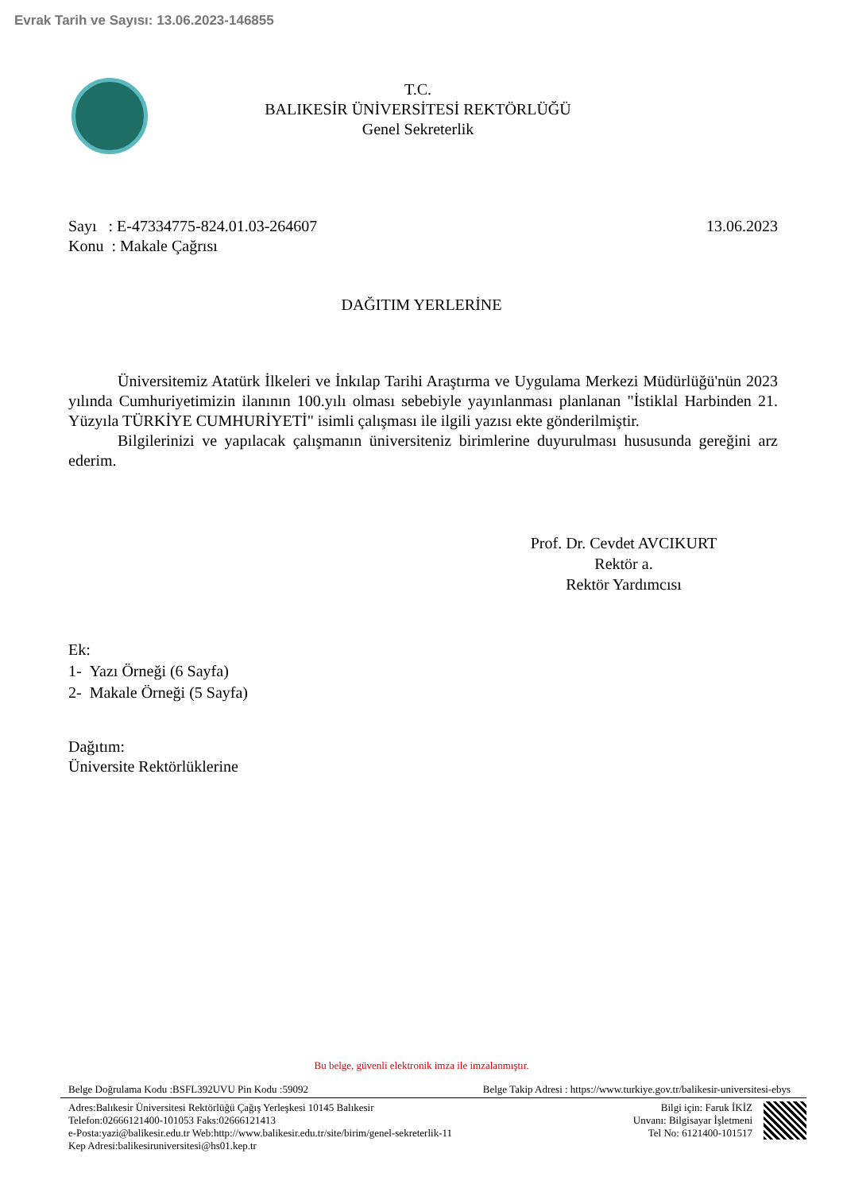Evrak Tarih ve Sayısı: 13.06.2023-146855
T.C.
BALIKESİR ÜNİVERSİTESİ REKTÖRLÜĞÜ
Genel Sekreterlik
Sayı : E-47334775-824.01.03-264607
Konu : Makale Çağrısı
13.06.2023
DAĞITIM YERLERİNE
Üniversitemiz Atatürk İlkeleri ve İnkılap Tarihi Araştırma ve Uygulama Merkezi Müdürlüğü'nün 2023 yılında Cumhuriyetimizin ilanının 100.yılı olması sebebiyle yayınlanması planlanan "İstiklal Harbinden 21. Yüzyıla TÜRKİYE CUMHURİYETİ" isimli çalışması ile ilgili yazısı ekte gönderilmiştir.
Bilgilerinizi ve yapılacak çalışmanın üniversiteniz birimlerine duyurulması hususunda gereğini arz ederim.
Prof. Dr. Cevdet AVCIKURT
Rektör a.
Rektör Yardımcısı
Ek:
1- Yazı Örneği (6 Sayfa)
2- Makale Örneği (5 Sayfa)
Dağıtım:
Üniversite Rektörlüklerine
Bu belge, güvenli elektronik imza ile imzalanmıştır.
Belge Doğrulama Kodu :BSFL392UVU Pin Kodu :59092 Belge Takip Adresi : https://www.turkiye.gov.tr/balikesir-universitesi-ebys
Adres:Balıkesir Üniversitesi Rektörlüğü Çağış Yerleşkesi 10145 Balıkesir
Telefon:02666121400-101053 Faks:02666121413
e-Posta:yazi@balikesir.edu.tr Web:http://www.balikesir.edu.tr/site/birim/genel-sekreterlik-11
Kep Adresi:balikesiruniversitesi@hs01.kep.tr
Bilgi için: Faruk İKİZ
Unvanı: Bilgisayar İşletmeni
Tel No: 6121400-101517